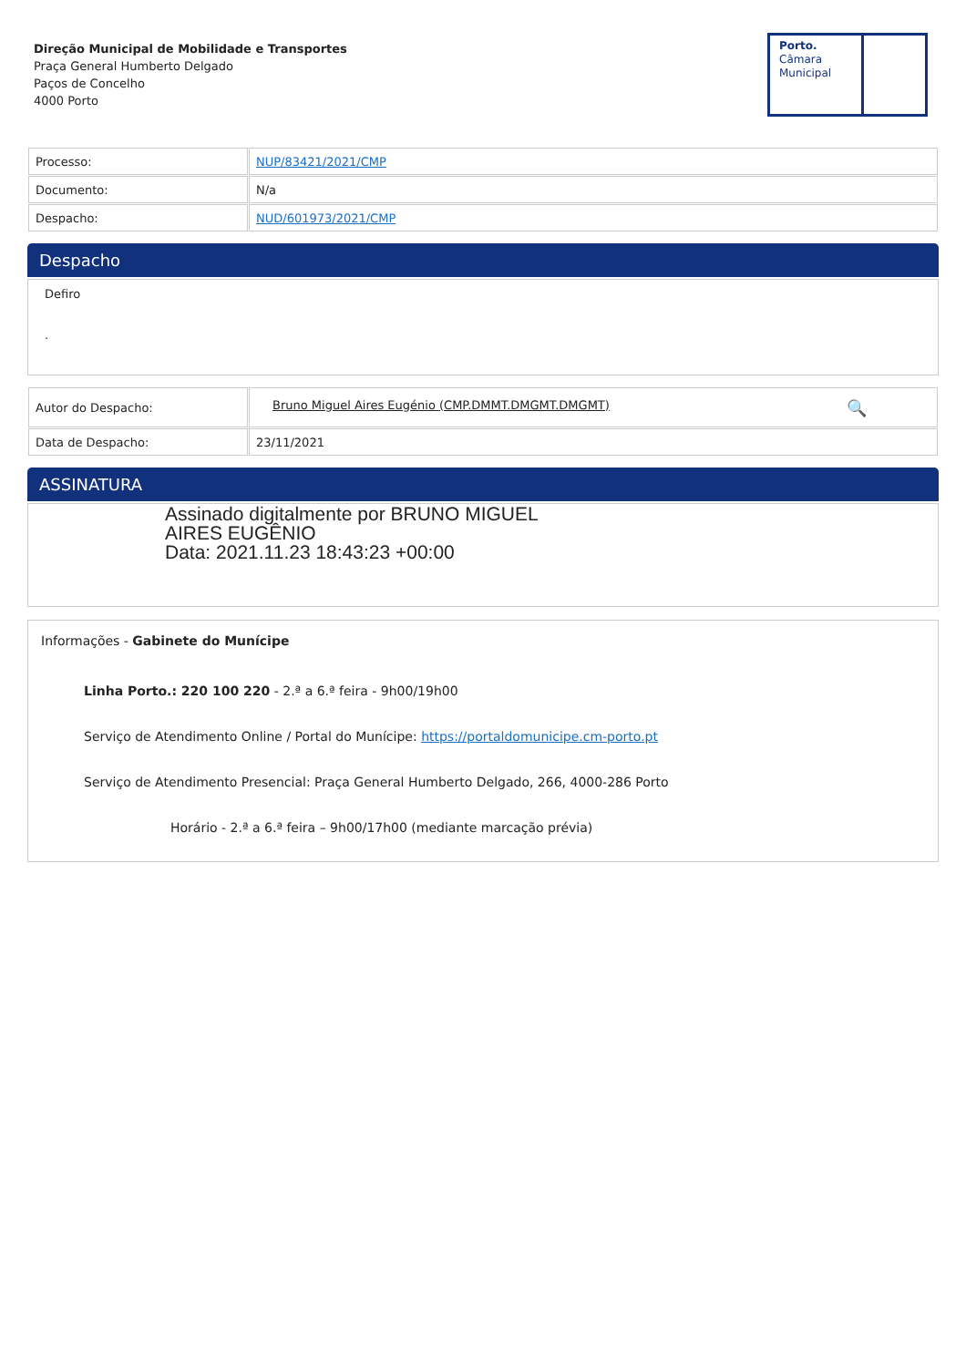Direção Municipal de Mobilidade e Transportes
Praça General Humberto Delgado
Paços de Concelho
4000 Porto
Porto.
Câmara
Municipal
| Processo: | NUP/83421/2021/CMP |
| Documento: | N/a |
| Despacho: | NUD/601973/2021/CMP |
Despacho
Defiro
.
| Autor do Despacho: | Bruno Miguel Aires Eugénio (CMP.DMMT.DMGMT.DMGMT) 🔍 |
| Data de Despacho: | 23/11/2021 |
ASSINATURA
Assinado digitalmente por BRUNO MIGUEL
AIRES EUGÊNIO
Data: 2021.11.23 18:43:23 +00:00
Informações - Gabinete do Munícipe
Linha Porto.: 220 100 220 - 2.ª a 6.ª feira - 9h00/19h00
Serviço de Atendimento Online / Portal do Munícipe: https://portaldomunicipe.cm-porto.pt
Serviço de Atendimento Presencial: Praça General Humberto Delgado, 266, 4000-286 Porto
Horário - 2.ª a 6.ª feira – 9h00/17h00 (mediante marcação prévia)